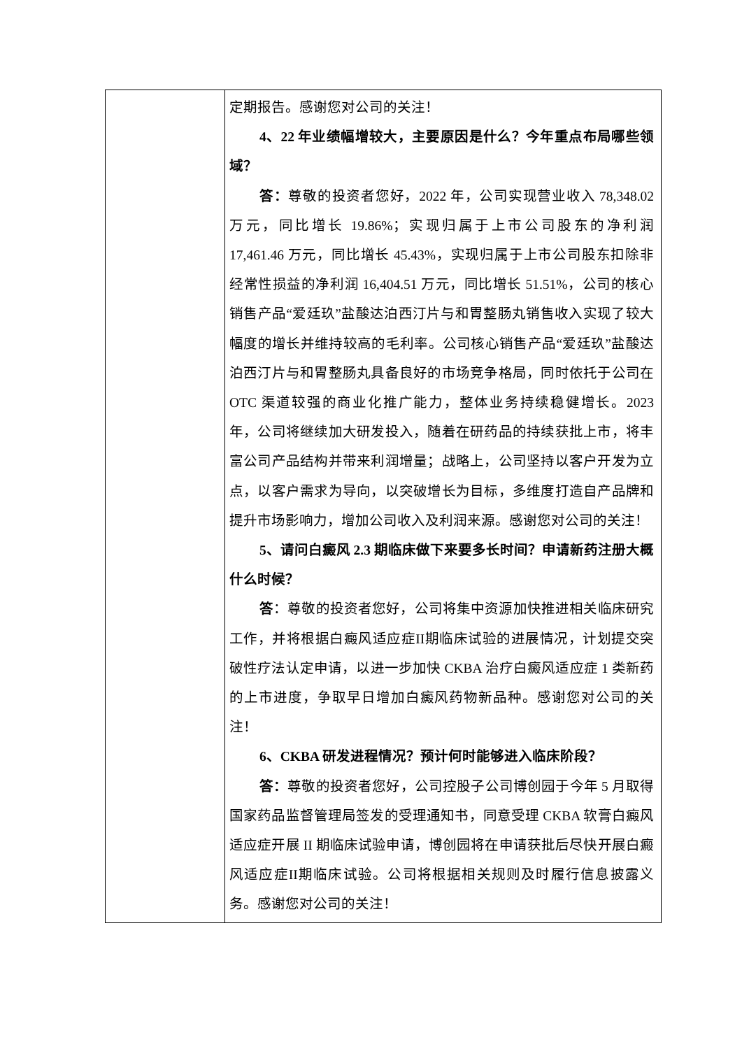| | 定期报告。感谢您对公司的关注！ 4、22 年业绩幅增较大，主要原因是什么？今年重点布局哪些领域？ 答： 尊敬的投资者您好，2022 年，公司实现营业收入 78,348.02 万元，同比增长 19.86%；实现归属于上市公司股东的净利润 17,461.46 万元，同比增长 45.43%，实现归属于上市公司股东扣除非经常性损益的净利润 16,404.51 万元，同比增长 51.51%，公司的核心销售产品“爱廷玖”盐酸达泊西汀片与和胃整肠丸销售收入实现了较大幅度的增长并维持较高的毛利率。公司核心销售产品“爱廷玖”盐酸达泊西汀片与和胃整肠丸具备良好的市场竞争格局，同时依托于公司在 OTC 渠道较强的商业化推广能力，整体业务持续稳健增长。2023 年，公司将继续加大研发投入，随着在研药品的持续获批上市，将丰富公司产品结构并带来利润增量；战略上，公司坚持以客户开发为立点，以客户需求为导向，以突破增长为目标，多维度打造自产品牌和提升市场影响力，增加公司收入及利润来源。感谢您对公司的关注！ 5、请问白癜风 2.3 期临床做下来要多长时间？申请新药注册大概什么时候？ 答 ：尊敬的投资者您好，公司将集中资源加快推进相关临床研究工作，并将根据白癜风适应症II期临床试验的进展情况，计划提交突破性疗法认定申请，以进一步加快 CKBA 治疗白癜风适应症 1 类新药的上市进度，争取早日增加白癜风药物新品种。感谢您对公司的关注！ 6、CKBA 研发进程情况？预计何时能够进入临床阶段？ 答： 尊敬的投资者您好，公司控股子公司博创园于今年 5 月取得国家药品监督管理局签发的受理通知书，同意受理 CKBA 软膏白癜风适应症开展 II 期临床试验申请，博创园将在申请获批后尽快开展白癜风适应症II期临床试验。公司将根据相关规则及时履行信息披露义务。感谢您对公司的关注！ |